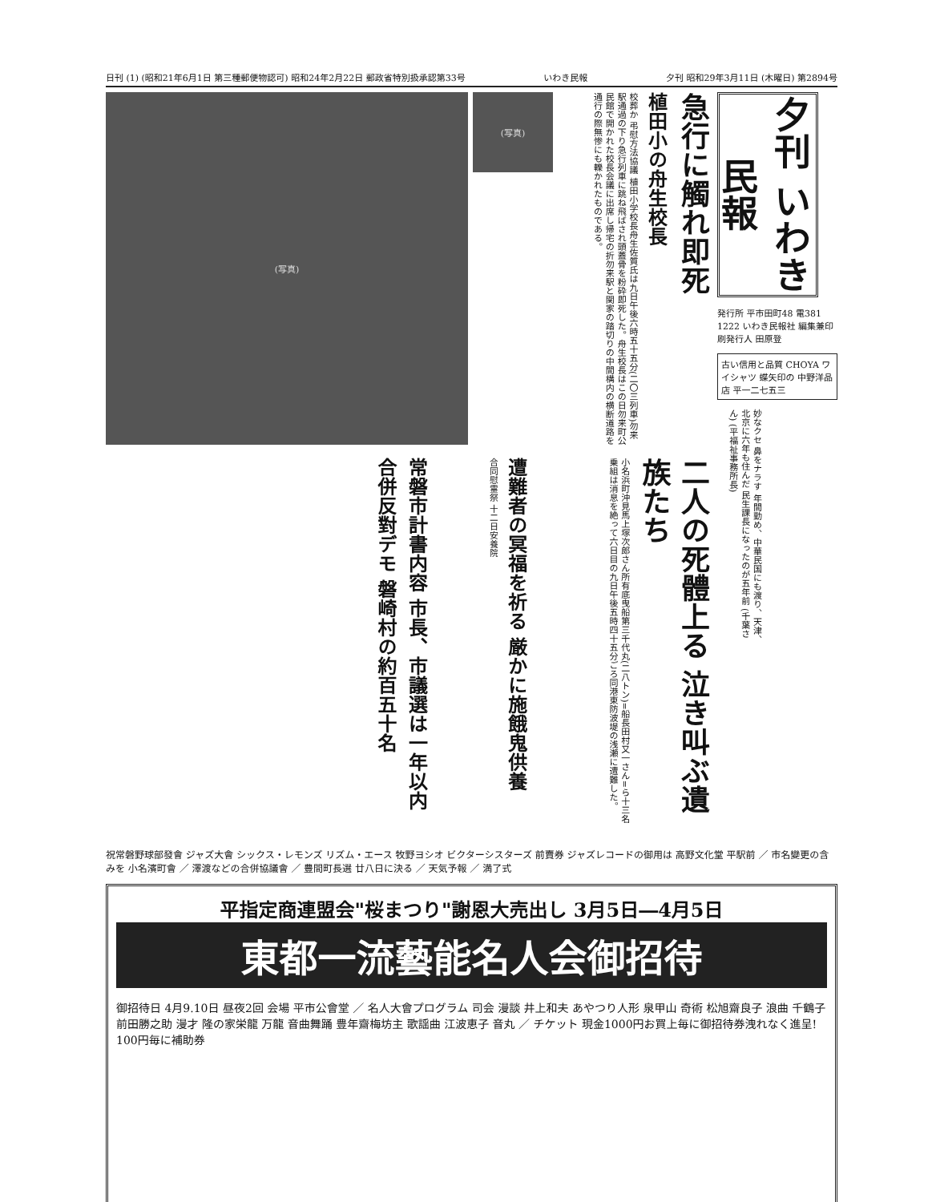日刊 (1) (昭和21年6月1日 第三種郵便物認可) 昭和24年2月22日 郵政省特別扱承認第33号 いわき民報 夕刊 昭和29年3月11日 (木曜日) 第2894号
夕刊 いわき民報
発行所 平市田町48 電381 1222 いわき民報社 編集兼印刷発行人 田原登
古い信用と品質 CHOYA ワイシャツ 蝶矢印の 中野洋品店 平一二七五三
妙なクセ 鼻をナラす 年間勤め、中華民国にも渡り、天津、北京に六年も住んだ 民生課長になったのが五年前 (千葉さん) (平福祉事務所長)
急行に觸れ即死
植田小の舟生校長
校葬か 弔慰方法協議 植田小学校長舟生佐質氏は九日午後六時五十五分(二〇三列車)勿来駅通過の下り急行列車に跳ね飛ばされ頭蓋骨を粉砕即死した。舟生校長はこの日勿来町公民館で開かれた校長会議に出席し帰宅の折勿来駅と関家の踏切りの中間構内の横断道路を通行の際無惨にも轢かれたものである。
(写真)
(写真)
二人の死體上る 泣き叫ぶ遺族たち
小名浜町沖見馬上塚次郎さん所有底曳船第三千代丸(二八トン)=船長田村又一さん=ら十三名乗組は消息を絶って六日目の九日午後五時四十五分ごろ同港東防波堤の浅瀬に遭難した。
遭難者の冥福を祈る 厳かに施餓鬼供養
合同慰霊祭 十二日安養院
常磐市計書内容 市長、市議選は一年以内
合併反對デモ 磐崎村の約百五十名
祝常磐野球部發會 ジャズ大會 シックス・レモンズ リズム・エース 牧野ヨシオ ビクターシスターズ 前賣券 ジャズレコードの御用は 高野文化堂 平駅前 ／ 市名變更の含みを 小名濱町會 ／ 澤渡などの合併協議會 ／ 豊間町長選 廿八日に決る ／ 天気予報 ／ 満了式
平指定商連盟会"桜まつり"謝恩大売出し 3月5日―4月5日
東都一流藝能名人会御招待
御招待日 4月9.10日 昼夜2回 会場 平市公會堂 ／ 名人大會プログラム 司会 漫談 井上和夫 あやつり人形 泉甲山 奇術 松旭齋良子 浪曲 千鶴子 前田勝之助 漫才 隆の家栄龍 万龍 音曲舞踊 豊年齋梅坊主 歌謡曲 江波恵子 音丸 ／ チケット 現金1000円お買上毎に御招待券洩れなく進呈! 100円毎に補助券